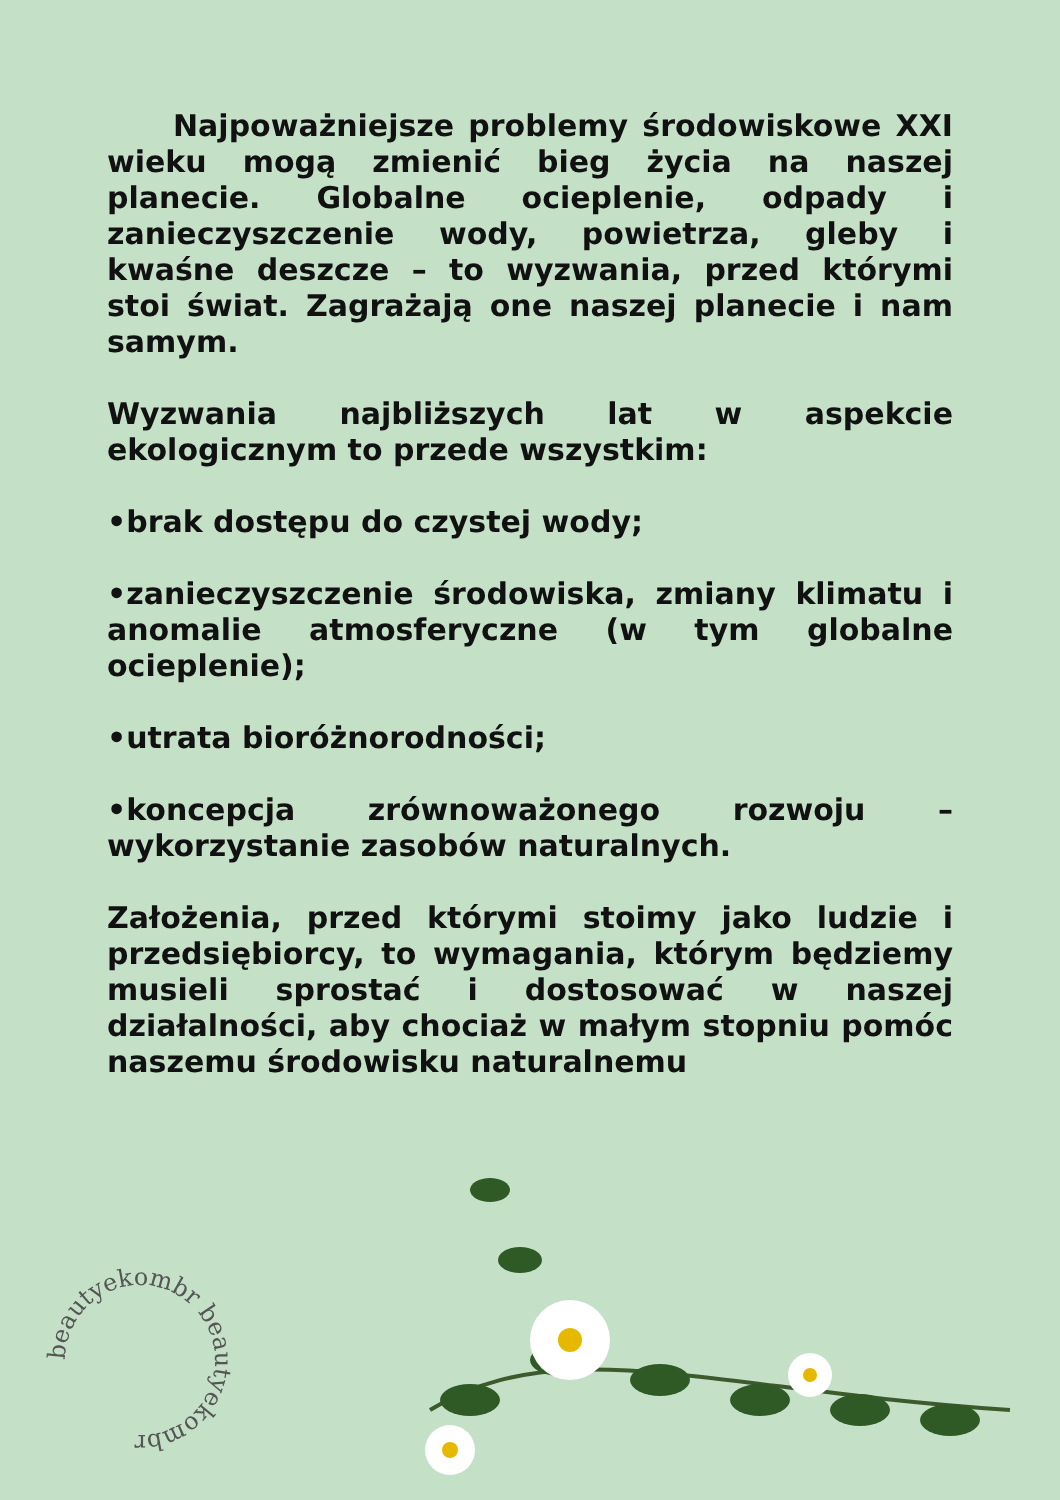Najpoważniejsze problemy środowiskowe XXI wieku mogą zmienić bieg życia na naszej planecie. Globalne ocieplenie, odpady i zanieczyszczenie wody, powietrza, gleby i kwaśne deszcze – to wyzwania, przed którymi stoi świat. Zagrażają one naszej planecie i nam samym.
Wyzwania najbliższych lat w aspekcie ekologicznym to przede wszystkim:
•brak dostępu do czystej wody;
•zanieczyszczenie środowiska, zmiany klimatu i anomalie atmosferyczne (w tym globalne ocieplenie);
•utrata bioróżnorodności;
•koncepcja zrównoważonego rozwoju – wykorzystanie zasobów naturalnych.
Założenia, przed którymi stoimy jako ludzie i przedsiębiorcy, to wymagania, którym będziemy musieli sprostać i dostosować w naszej działalności, aby chociaż w małym stopniu pomóc naszemu środowisku naturalnemu
beautyekombr beautyekombr